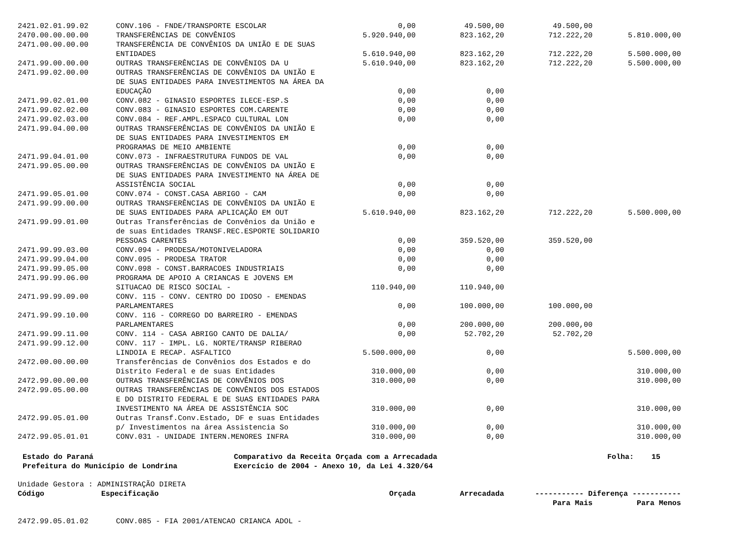| 2421.02.01.99.02 | CONV.106 - FNDE/TRANSPORTE ESCOLAR | 0,00 | 49.500,00 | 49.500,00 | |
| 2470.00.00.00.00 | TRANSFERÊNCIAS DE CONVÊNIOS | 5.920.940,00 | 823.162,20 | 712.222,20 | 5.810.000,00 |
| 2471.00.00.00.00 | TRANSFERÊNCIA DE CONVÊNIOS DA UNIÃO E DE SUAS ENTIDADES | 5.610.940,00 | 823.162,20 | 712.222,20 | 5.500.000,00 |
| 2471.99.00.00.00 | OUTRAS TRANSFERÊNCIAS DE CONVÊNIOS DA U | 5.610.940,00 | 823.162,20 | 712.222,20 | 5.500.000,00 |
| 2471.99.02.00.00 | OUTRAS TRANSFERÊNCIAS DE CONVÊNIOS DA UNIÃO E DE SUAS ENTIDADES PARA INVESTIMENTOS NA ÁREA DA EDUCAÇÃO | 0,00 | 0,00 | | |
| 2471.99.02.01.00 | CONV.082 - GINASIO ESPORTES ILECE-ESP.S | 0,00 | 0,00 | | |
| 2471.99.02.02.00 | CONV.083 - GINASIO ESPORTES COM.CARENTE | 0,00 | 0,00 | | |
| 2471.99.02.03.00 | CONV.084 - REF.AMPL.ESPACO CULTURAL LON | 0,00 | 0,00 | | |
| 2471.99.04.00.00 | OUTRAS TRANSFERÊNCIAS DE CONVÊNIOS DA UNIÃO E DE SUAS ENTIDADES PARA INVESTIMENTOS EM PROGRAMAS DE MEIO AMBIENTE | 0,00 | 0,00 | | |
| 2471.99.04.01.00 | CONV.073 - INFRAESTRUTURA FUNDOS DE VAL | 0,00 | 0,00 | | |
| 2471.99.05.00.00 | OUTRAS TRANSFERÊNCIAS DE CONVÊNIOS DA UNIÃO E DE SUAS ENTIDADES PARA INVESTIMENTO NA ÁREA DE ASSISTÊNCIA SOCIAL | 0,00 | 0,00 | | |
| 2471.99.05.01.00 | CONV.074 - CONST.CASA ABRIGO - CAM | 0,00 | 0,00 | | |
| 2471.99.99.00.00 | OUTRAS TRANSFERÊNCIAS DE CONVÊNIOS DA UNIÃO E DE SUAS ENTIDADES PARA APLICAÇÃO EM OUT | 5.610.940,00 | 823.162,20 | 712.222,20 | 5.500.000,00 |
| 2471.99.99.01.00 | Outras Transferências de Convênios da União e de suas Entidades TRANSF.REC.ESPORTE SOLIDARIO PESSOAS CARENTES | 0,00 | 359.520,00 | 359.520,00 | |
| 2471.99.99.03.00 | CONV.094 - PRODESA/MOTONIVELADORA | 0,00 | 0,00 | | |
| 2471.99.99.04.00 | CONV.095 - PRODESA TRATOR | 0,00 | 0,00 | | |
| 2471.99.99.05.00 | CONV.098 - CONST.BARRACOES INDUSTRIAIS | 0,00 | 0,00 | | |
| 2471.99.99.06.00 | PROGRAMA DE APOIO A CRIANCAS E JOVENS EM SITUACAO DE RISCO SOCIAL - | 110.940,00 | 110.940,00 | | |
| 2471.99.99.09.00 | CONV. 115 - CONV. CENTRO DO IDOSO - EMENDAS PARLAMENTARES | 0,00 | 100.000,00 | 100.000,00 | |
| 2471.99.99.10.00 | CONV. 116 - CORREGO DO BARREIRO - EMENDAS PARLAMENTARES | 0,00 | 200.000,00 | 200.000,00 | |
| 2471.99.99.11.00 | CONV. 114 - CASA ABRIGO CANTO DE DALIA/ | 0,00 | 52.702,20 | 52.702,20 | |
| 2471.99.99.12.00 | CONV. 117 - IMPL. LG. NORTE/TRANSP RIBERAO LINDOIA E RECAP. ASFALTICO | 5.500.000,00 | 0,00 | | 5.500.000,00 |
| 2472.00.00.00.00 | Transferências de Convênios dos Estados e do Distrito Federal e de suas Entidades | 310.000,00 | 0,00 | | 310.000,00 |
| 2472.99.00.00.00 | OUTRAS TRANSFERÊNCIAS DE CONVÊNIOS DOS | 310.000,00 | 0,00 | | 310.000,00 |
| 2472.99.05.00.00 | OUTRAS TRANSFERÊNCIAS DE CONVÊNIOS DOS ESTADOS E DO DISTRITO FEDERAL E DE SUAS ENTIDADES PARA INVESTIMENTO NA ÁREA DE ASSISTÊNCIA SOC | 310.000,00 | 0,00 | | 310.000,00 |
| 2472.99.05.01.00 | Outras Transf.Conv.Estado, DF e suas Entidades p/ Investimentos na área Assistencia So | 310.000,00 | 0,00 | | 310.000,00 |
| 2472.99.05.01.01 | CONV.031 - UNIDADE INTERN.MENORES INFRA | 310.000,00 | 0,00 | | 310.000,00 |
Estado do Paraná
Prefeitura do Município de Londrina
Comparativo da Receita Orçada com a Arrecadada
Exercício de 2004 - Anexo 10, da Lei 4.320/64
Folha: 15
Unidade Gestora : ADMINISTRAÇÃO DIRETA
| Código | Especificação | Orçada | Arrecadada | ----------- Diferença ----------- | |
| --- | --- | --- | --- | --- | --- |
| | | | | Para Mais | Para Menos |
| 2472.99.05.01.02 | CONV.085 - FIA 2001/ATENCAO CRIANCA ADOL - |